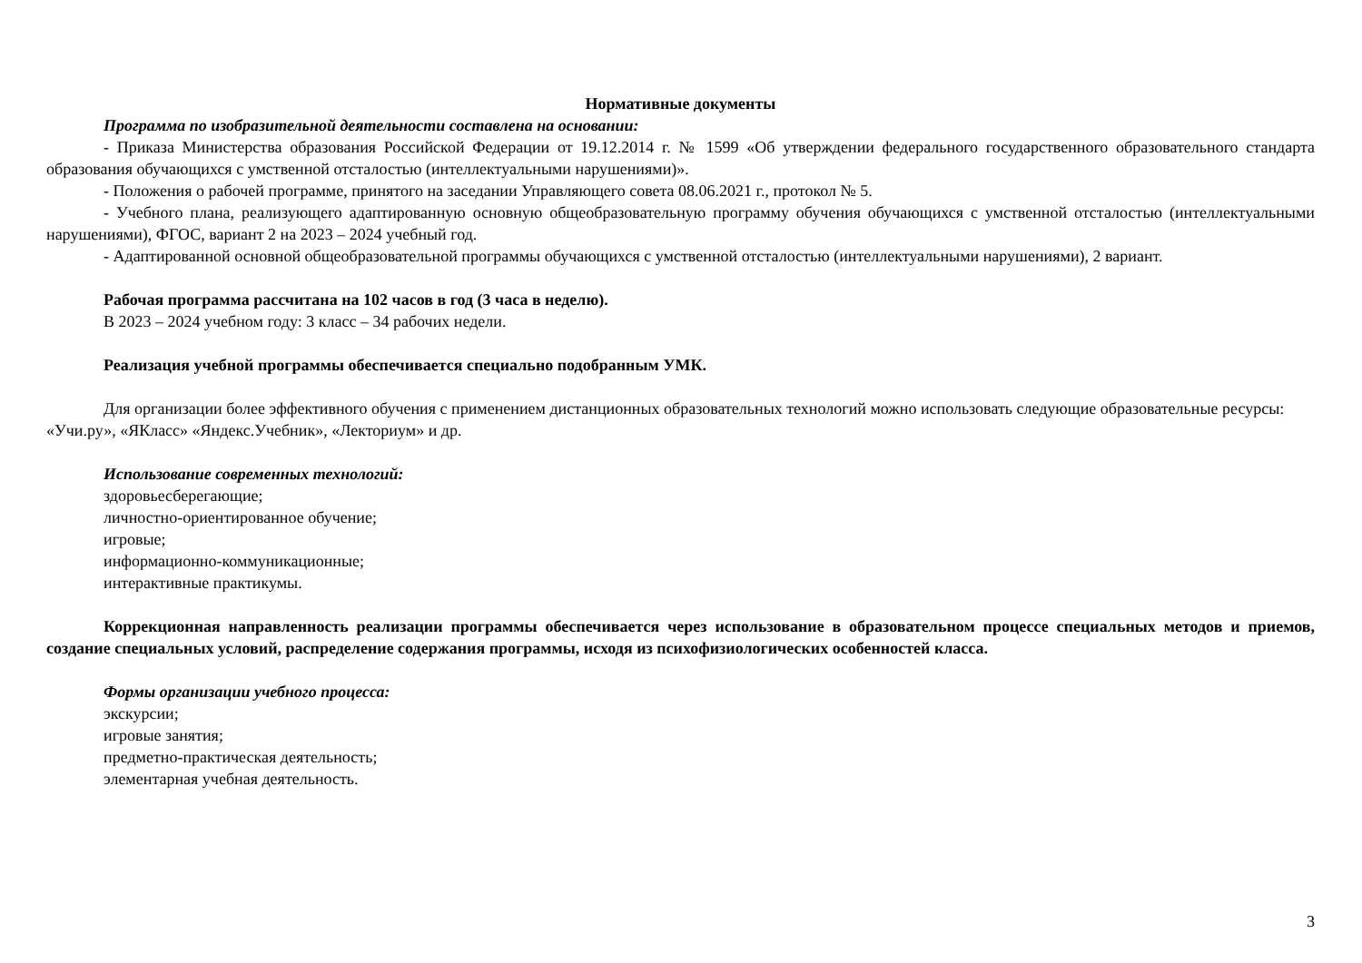Нормативные документы
Программа по изобразительной деятельности составлена на основании:
- Приказа Министерства образования Российской Федерации от 19.12.2014 г. № 1599 «Об утверждении федерального государственного образовательного стандарта образования обучающихся с умственной отсталостью (интеллектуальными нарушениями)».
- Положения о рабочей программе, принятого на заседании Управляющего совета 08.06.2021 г., протокол № 5.
- Учебного плана, реализующего адаптированную основную общеобразовательную программу обучения обучающихся с умственной отсталостью (интеллектуальными нарушениями), ФГОС, вариант 2 на 2023 – 2024 учебный год.
- Адаптированной основной общеобразовательной программы обучающихся с умственной отсталостью (интеллектуальными нарушениями), 2 вариант.
Рабочая программа рассчитана на 102 часов в год (3 часа в неделю).
В 2023 – 2024 учебном году: 3 класс – 34 рабочих недели.
Реализация учебной программы обеспечивается специально подобранным УМК.
Для организации более эффективного обучения с применением дистанционных образовательных технологий можно использовать следующие образовательные ресурсы: «Учи.ру», «ЯКласс» «Яндекс.Учебник», «Лекториум» и др.
Использование современных технологий:
здоровьесберегающие;
личностно-ориентированное обучение;
игровые;
информационно-коммуникационные;
интерактивные практикумы.
Коррекционная направленность реализации программы обеспечивается через использование в образовательном процессе специальных методов и приемов, создание специальных условий, распределение содержания программы, исходя из психофизиологических особенностей класса.
Формы организации учебного процесса:
экскурсии;
игровые занятия;
предметно-практическая деятельность;
элементарная учебная деятельность.
3